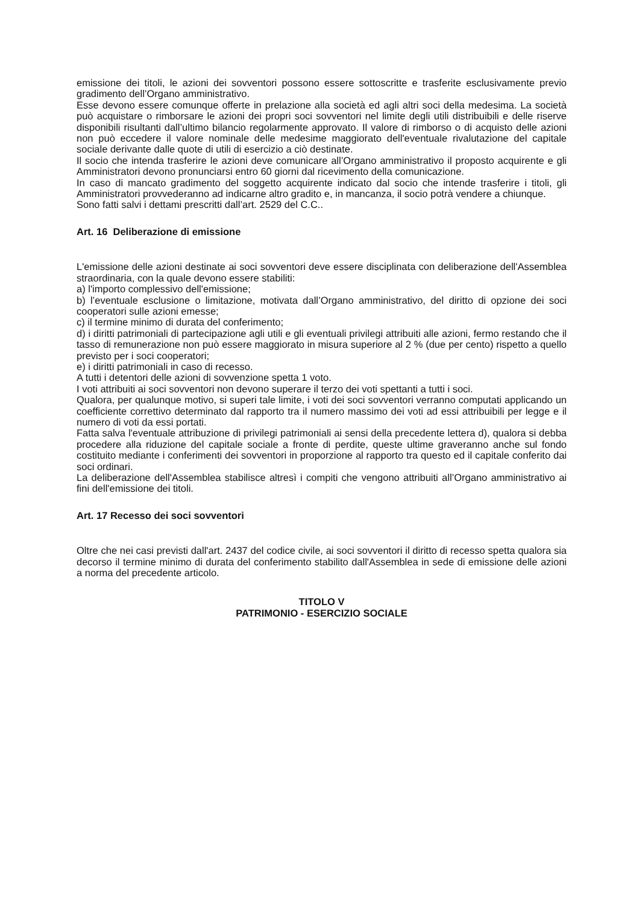emissione dei titoli, le azioni dei sovventori possono essere sottoscritte e trasferite esclusivamente previo gradimento dell’Organo amministrativo.
Esse devono essere comunque offerte in prelazione alla società ed agli altri soci della medesima. La società può acquistare o rimborsare le azioni dei propri soci sovventori nel limite degli utili distribuibili e delle riserve disponibili risultanti dall’ultimo bilancio regolarmente approvato. Il valore di rimborso o di acquisto delle azioni non può eccedere il valore nominale delle medesime maggiorato dell'eventuale rivalutazione del capitale sociale derivante dalle quote di utili di esercizio a ciò destinate.
Il socio che intenda trasferire le azioni deve comunicare all’Organo amministrativo il proposto acquirente e gli Amministratori devono pronunciarsi entro 60 giorni dal ricevimento della comunicazione.
In caso di mancato gradimento del soggetto acquirente indicato dal socio che intende trasferire i titoli, gli Amministratori provvederanno ad indicarne altro gradito e, in mancanza, il socio potrà vendere a chiunque.
Sono fatti salvi i dettami prescritti dall’art. 2529 del C.C..
Art. 16 Deliberazione di emissione
L'emissione delle azioni destinate ai soci sovventori deve essere disciplinata con deliberazione dell'Assemblea straordinaria, con la quale devono essere stabiliti:
a) l'importo complessivo dell'emissione;
b) l’eventuale esclusione o limitazione, motivata dall’Organo amministrativo, del diritto di opzione dei soci cooperatori sulle azioni emesse;
c) il termine minimo di durata del conferimento;
d) i diritti patrimoniali di partecipazione agli utili e gli eventuali privilegi attribuiti alle azioni, fermo restando che il tasso di remunerazione non può essere maggiorato in misura superiore al 2 % (due per cento) rispetto a quello previsto per i soci cooperatori;
e) i diritti patrimoniali in caso di recesso.
A tutti i detentori delle azioni di sovvenzione spetta 1 voto.
I voti attribuiti ai soci sovventori non devono superare il terzo dei voti spettanti a tutti i soci.
Qualora, per qualunque motivo, si superi tale limite, i voti dei soci sovventori verranno computati applicando un coefficiente correttivo determinato dal rapporto tra il numero massimo dei voti ad essi attribuibili per legge e il numero di voti da essi portati.
Fatta salva l'eventuale attribuzione di privilegi patrimoniali ai sensi della precedente lettera d), qualora si debba procedere alla riduzione del capitale sociale a fronte di perdite, queste ultime graveranno anche sul fondo costituito mediante i conferimenti dei sovventori in proporzione al rapporto tra questo ed il capitale conferito dai soci ordinari.
La deliberazione dell'Assemblea stabilisce altresì i compiti che vengono attribuiti all’Organo amministrativo ai fini dell'emissione dei titoli.
Art. 17 Recesso dei soci sovventori
Oltre che nei casi previsti dall'art. 2437 del codice civile, ai soci sovventori il diritto di recesso spetta qualora sia decorso il termine minimo di durata del conferimento stabilito dall'Assemblea in sede di emissione delle azioni a norma del precedente articolo.
TITOLO V
PATRIMONIO - ESERCIZIO SOCIALE